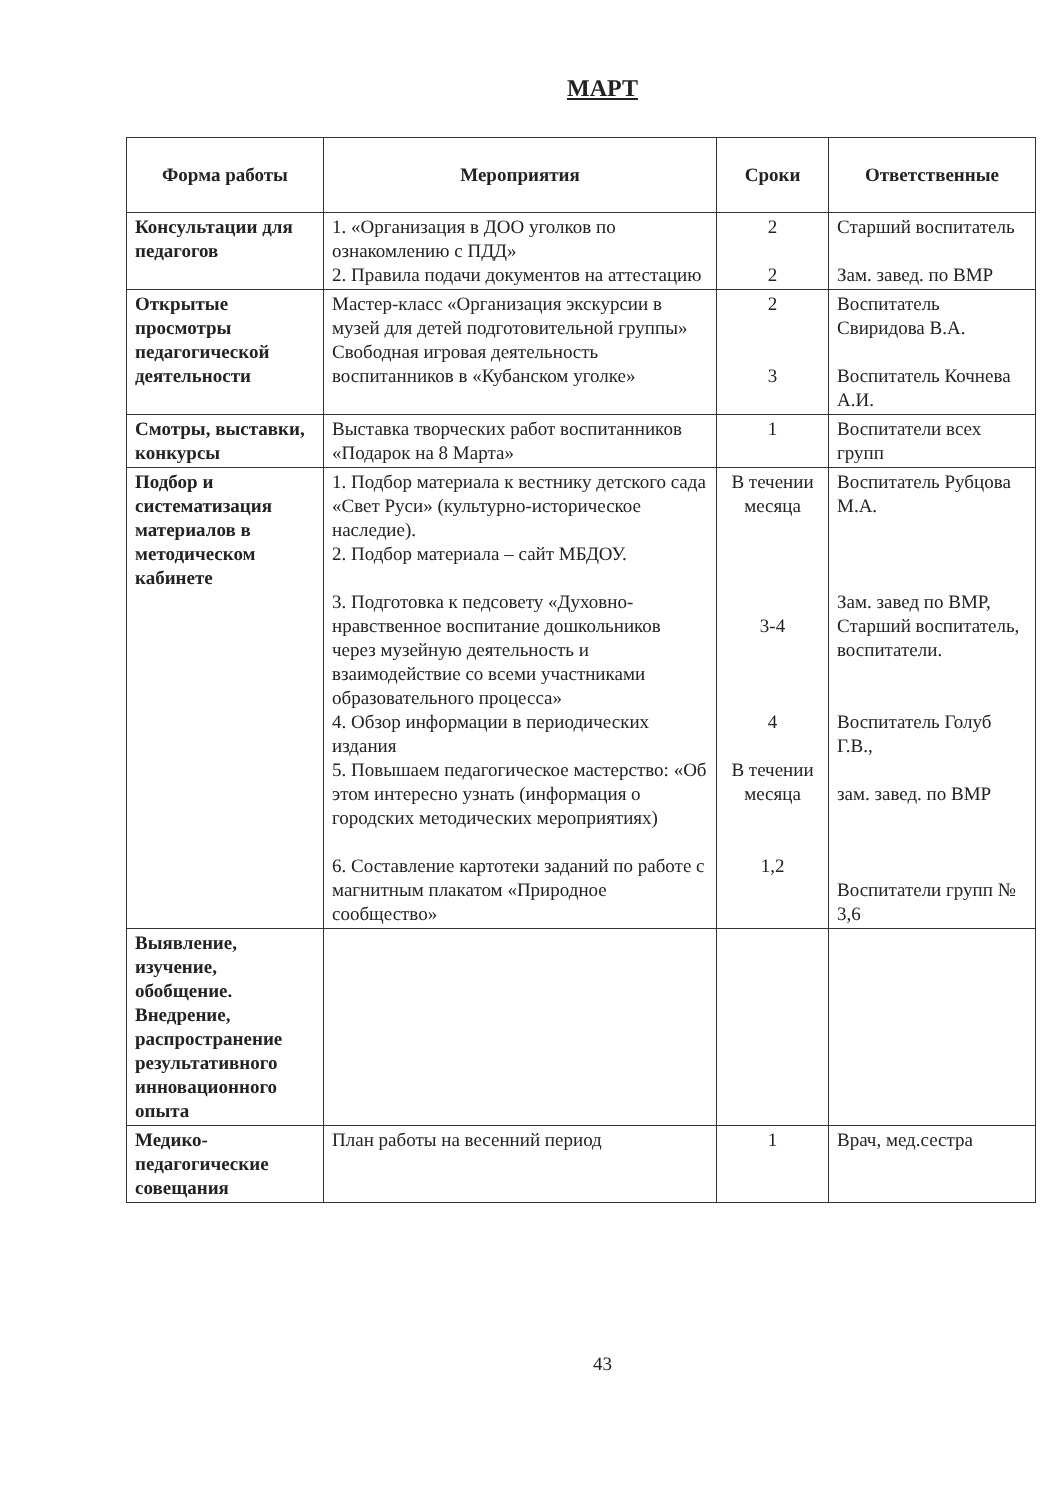МАРТ
| Форма работы | Мероприятия | Сроки | Ответственные |
| --- | --- | --- | --- |
| Консультации для педагогов | 1. «Организация в ДОО уголков по ознакомлению с ПДД» 2. Правила подачи документов на аттестацию | 2 2 | Старший воспитатель Зам. завед. по ВМР |
| Открытые просмотры педагогической деятельности | Мастер-класс «Организация экскурсии в музей для детей подготовительной группы» Свободная игровая деятельность воспитанников в «Кубанском уголке» | 2 3 | Воспитатель Свиридова В.А. Воспитатель Кочнева А.И. |
| Смотры, выставки, конкурсы | Выставка творческих работ воспитанников «Подарок на 8 Марта» | 1 | Воспитатели всех групп |
| Подбор и систематизация материалов в методическом кабинете | 1. Подбор материала к вестнику детского сада «Свет Руси» (культурно-историческое наследие). 2. Подбор материала – сайт МБДОУ. 3. Подготовка к педсовету «Духовно-нравственное воспитание дошкольников через музейную деятельность и взаимодействие со всеми участниками образовательного процесса» 4. Обзор информации в периодических издания 5. Повышаем педагогическое мастерство: «Об этом интересно узнать (информация о городских методических мероприятиях) 6. Составление картотеки заданий по работе с магнитным плакатом «Природное сообщество» | В течении месяца 3-4 4 В течении месяца 1,2 | Воспитатель Рубцова М.А. Зам. завед по ВМР, Старший воспитатель, воспитатели. Воспитатель Голуб Г.В., зам. завед. по ВМР Воспитатели групп № 3,6 |
| Выявление, изучение, обобщение. Внедрение, распространение результативного инновационного опыта | | | |
| Медико-педагогические совещания | План работы на весенний период | 1 | Врач, мед.сестра |
43